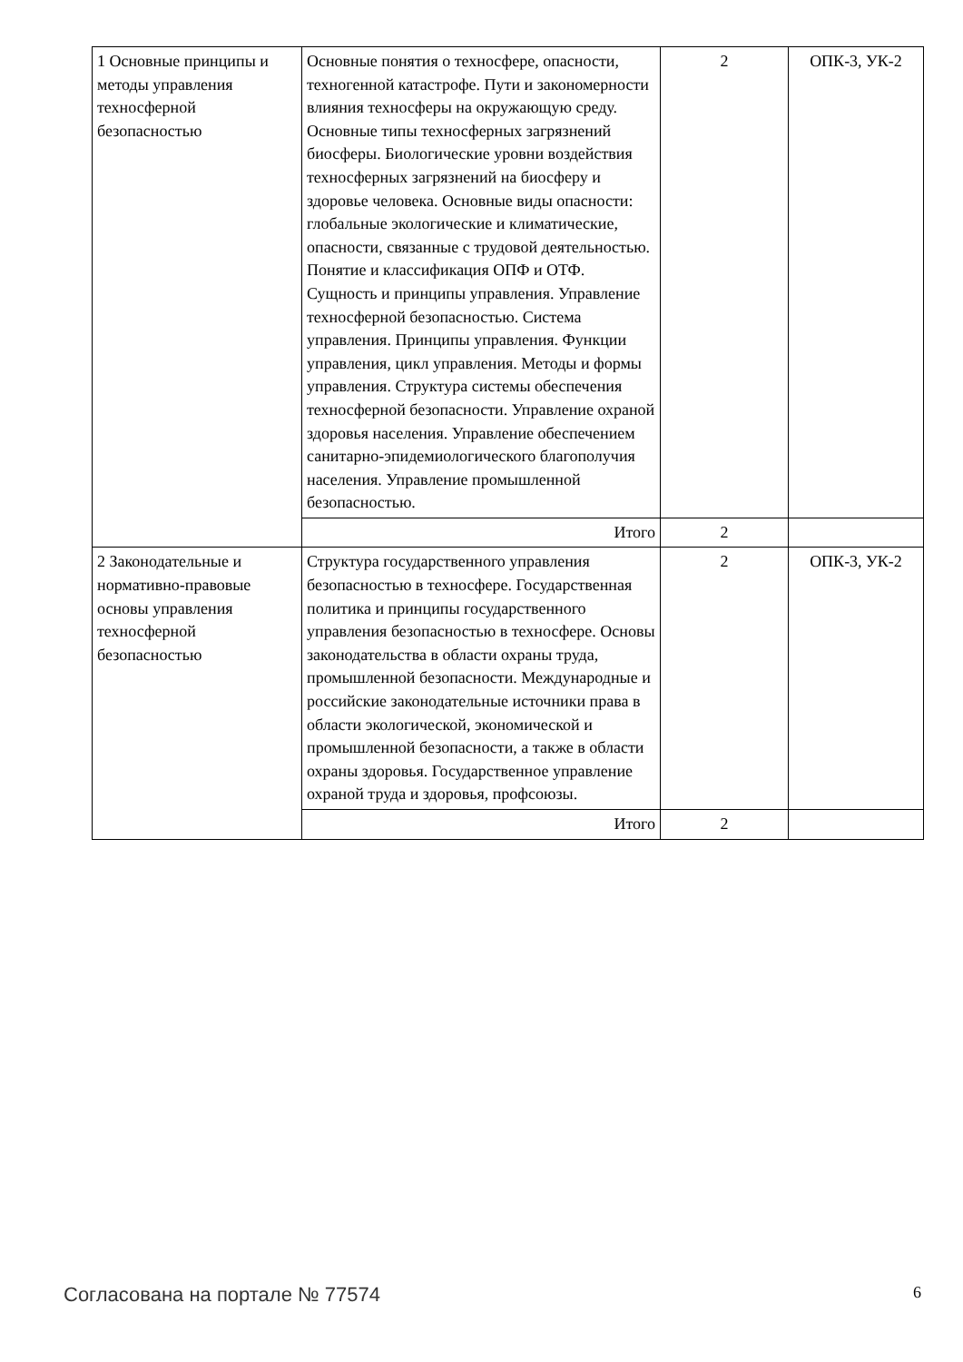| 1 Основные принципы и методы управления техносферной безопасностью | Основные понятия о техносфере, опасности, техногенной катастрофе. Пути и закономерности влияния техносферы на окружающую среду. Основные типы техносферных загрязнений биосферы. Биологические уровни воздействия техносферных загрязнений на биосферу и здоровье человека. Основные виды опасности: глобальные экологические и климатические, опасности, связанные с трудовой деятельностью. Понятие и классификация ОПФ и ОТФ. Сущность и принципы управления. Управление техносферной безопасностью. Система управления. Принципы управления. Функции управления, цикл управления. Методы и формы управления. Структура системы обеспечения техносферной безопасности. Управление охраной здоровья населения. Управление обеспечением санитарно-эпидемиологического благополучия населения. Управление промышленной безопасностью. | 2 | ОПК-3, УК-2 |
| | Итого | 2 | |
| 2 Законодательные и нормативно-правовые основы управления техносферной безопасностью | Структура государственного управления безопасностью в техносфере. Государственная политика и принципы государственного управления безопасностью в техносфере. Основы законодательства в области охраны труда, промышленной безопасности. Международные и российские законодательные источники права в области экологической, экономической и промышленной безопасности, а также в области охраны здоровья. Государственное управление охраной труда и здоровья, профсоюзы. | 2 | ОПК-3, УК-2 |
| | Итого | 2 | |
Согласована на портале № 77574 6